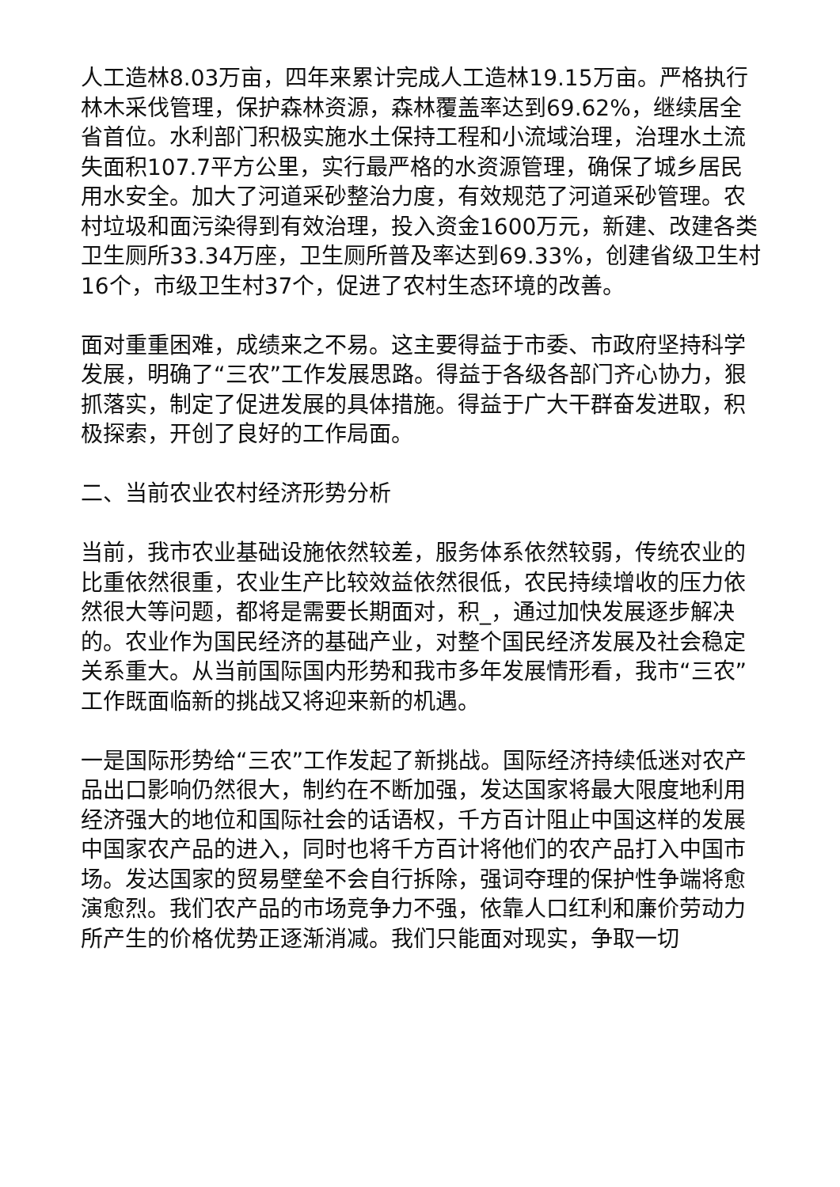人工造林8.03万亩，四年来累计完成人工造林19.15万亩。严格执行林木采伐管理，保护森林资源，森林覆盖率达到69.62%，继续居全省首位。水利部门积极实施水土保持工程和小流域治理，治理水土流失面积107.7平方公里，实行最严格的水资源管理，确保了城乡居民用水安全。加大了河道采砂整治力度，有效规范了河道采砂管理。农村垃圾和面污染得到有效治理，投入资金1600万元，新建、改建各类卫生厕所33.34万座，卫生厕所普及率达到69.33%，创建省级卫生村16个，市级卫生村37个，促进了农村生态环境的改善。
面对重重困难，成绩来之不易。这主要得益于市委、市政府坚持科学发展，明确了“三农”工作发展思路。得益于各级各部门齐心协力，狠抓落实，制定了促进发展的具体措施。得益于广大干群奋发进取，积极探索，开创了良好的工作局面。
二、当前农业农村经济形势分析
当前，我市农业基础设施依然较差，服务体系依然较弱，传统农业的比重依然很重，农业生产比较效益依然很低，农民持续增收的压力依然很大等问题，都将是需要长期面对，积_，通过加快发展逐步解决的。农业作为国民经济的基础产业，对整个国民经济发展及社会稳定关系重大。从当前国际国内形势和我市多年发展情形看，我市“三农”工作既面临新的挑战又将迎来新的机遇。
一是国际形势给“三农”工作发起了新挑战。国际经济持续低迷对农产品出口影响仍然很大，制约在不断加强，发达国家将最大限度地利用经济强大的地位和国际社会的话语权，千方百计阻止中国这样的发展中国家农产品的进入，同时也将千方百计将他们的农产品打入中国市场。发达国家的贸易壁垒不会自行拆除，强词夺理的保护性争端将愈演愈烈。我们农产品的市场竞争力不强，依靠人口红利和廉价劳动力所产生的价格优势正逐渐消减。我们只能面对现实，争取一切